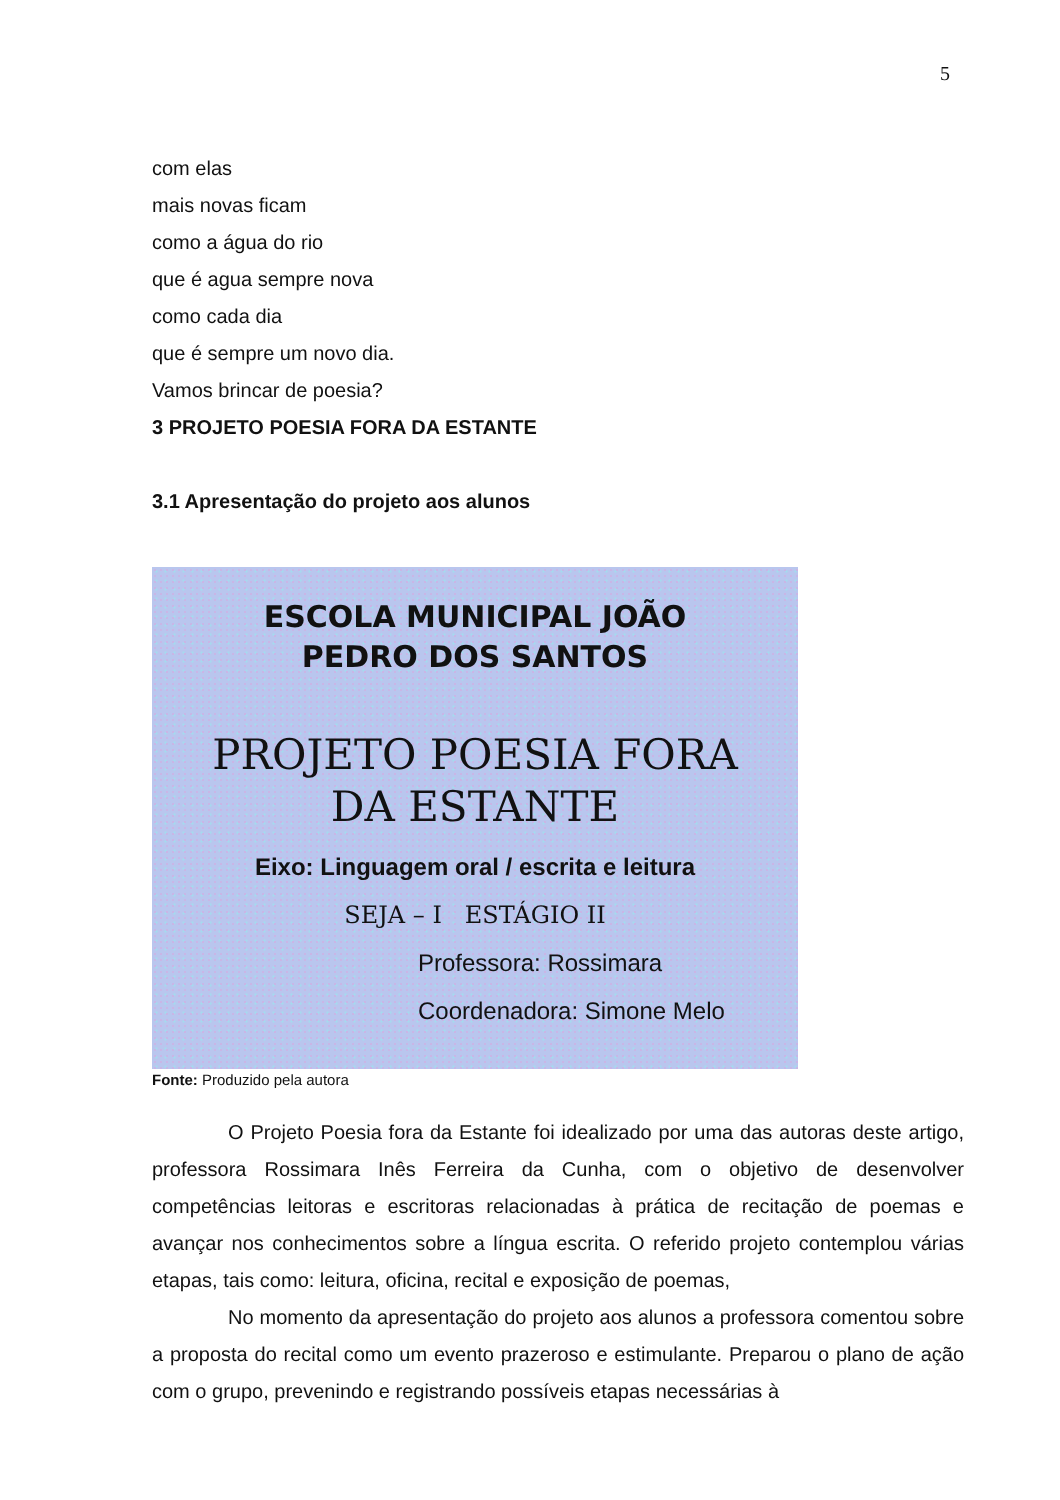5
com elas
mais novas ficam
como a água do rio
que é agua sempre nova
como cada dia
que é sempre um novo dia.
Vamos brincar de poesia?
3 PROJETO POESIA FORA DA ESTANTE
3.1 Apresentação do projeto aos alunos
ESCOLA MUNICIPAL JOÃO
PEDRO DOS SANTOS
PROJETO POESIA FORA
DA ESTANTE
Eixo: Linguagem oral / escrita e leitura
SEJA – I ESTÁGIO II
Professora: Rossimara
Coordenadora: Simone Melo
Fonte: Produzido pela autora
O Projeto Poesia fora da Estante foi idealizado por uma das autoras deste artigo, professora Rossimara Inês Ferreira da Cunha, com o objetivo de desenvolver competências leitoras e escritoras relacionadas à prática de recitação de poemas e avançar nos conhecimentos sobre a língua escrita. O referido projeto contemplou várias etapas, tais como: leitura, oficina, recital e exposição de poemas,
No momento da apresentação do projeto aos alunos a professora comentou sobre a proposta do recital como um evento prazeroso e estimulante. Preparou o plano de ação com o grupo, prevenindo e registrando possíveis etapas necessárias à